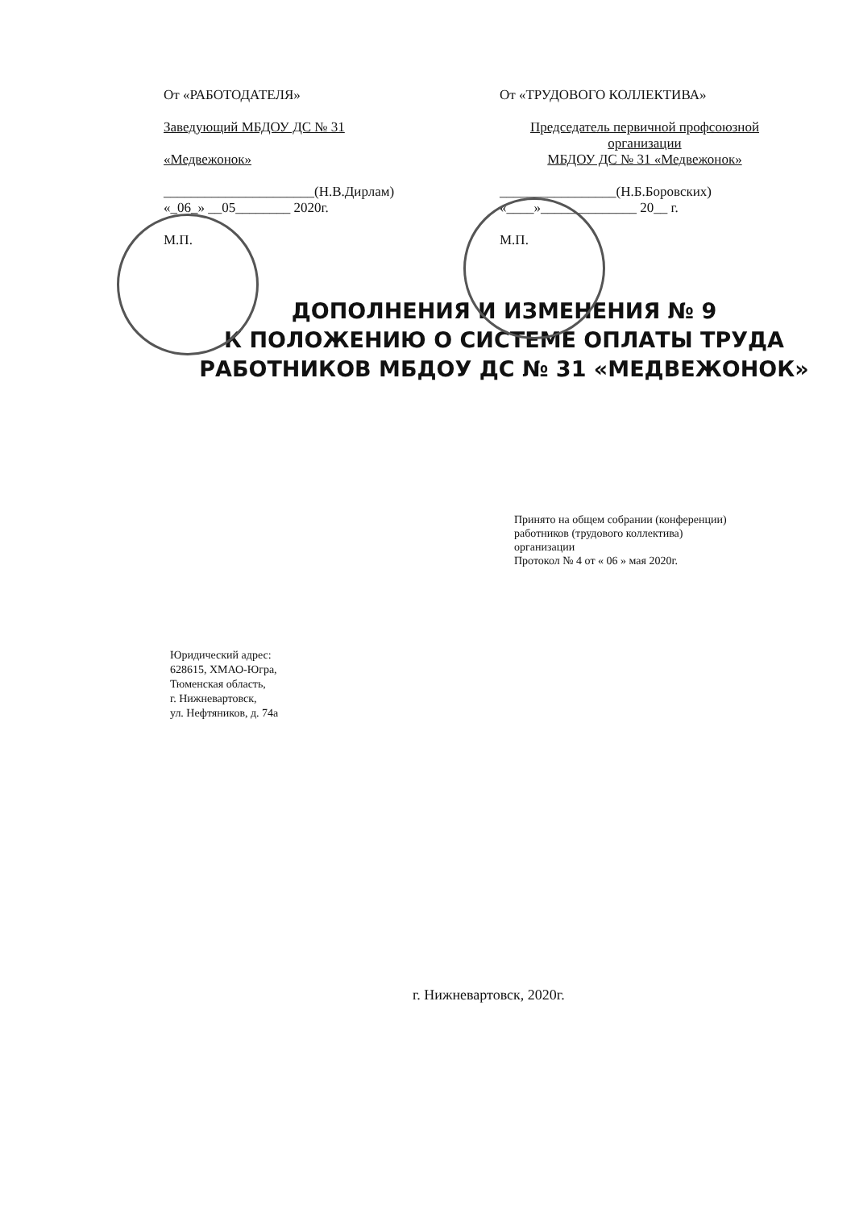От «РАБОТОДАТЕЛЯ»
Заведующий МБДОУ ДС № 31
«Медвежонок»
______________________(Н.В.Дирлам)
«_06_» __05________ 2020г.
М.П.
От «ТРУДОВОГО КОЛЛЕКТИВА»
Председатель первичной профсоюзной организации
МБДОУ ДС № 31 «Медвежонок»
_________________(Н.Б.Боровских)
«____»______________ 20__ г.
М.П.
ДОПОЛНЕНИЯ И ИЗМЕНЕНИЯ № 9
К ПОЛОЖЕНИЮ О СИСТЕМЕ ОПЛАТЫ ТРУДА
РАБОТНИКОВ МБДОУ ДС № 31 «МЕДВЕЖОНОК»
Принято на общем собрании (конференции)
работников (трудового коллектива)
организации
Протокол № 4 от « 06 » мая 2020г.
Юридический адрес:
628615, ХМАО-Югра,
Тюменская область,
г. Нижневартовск,
ул. Нефтяников, д. 74а
г. Нижневартовск, 2020г.